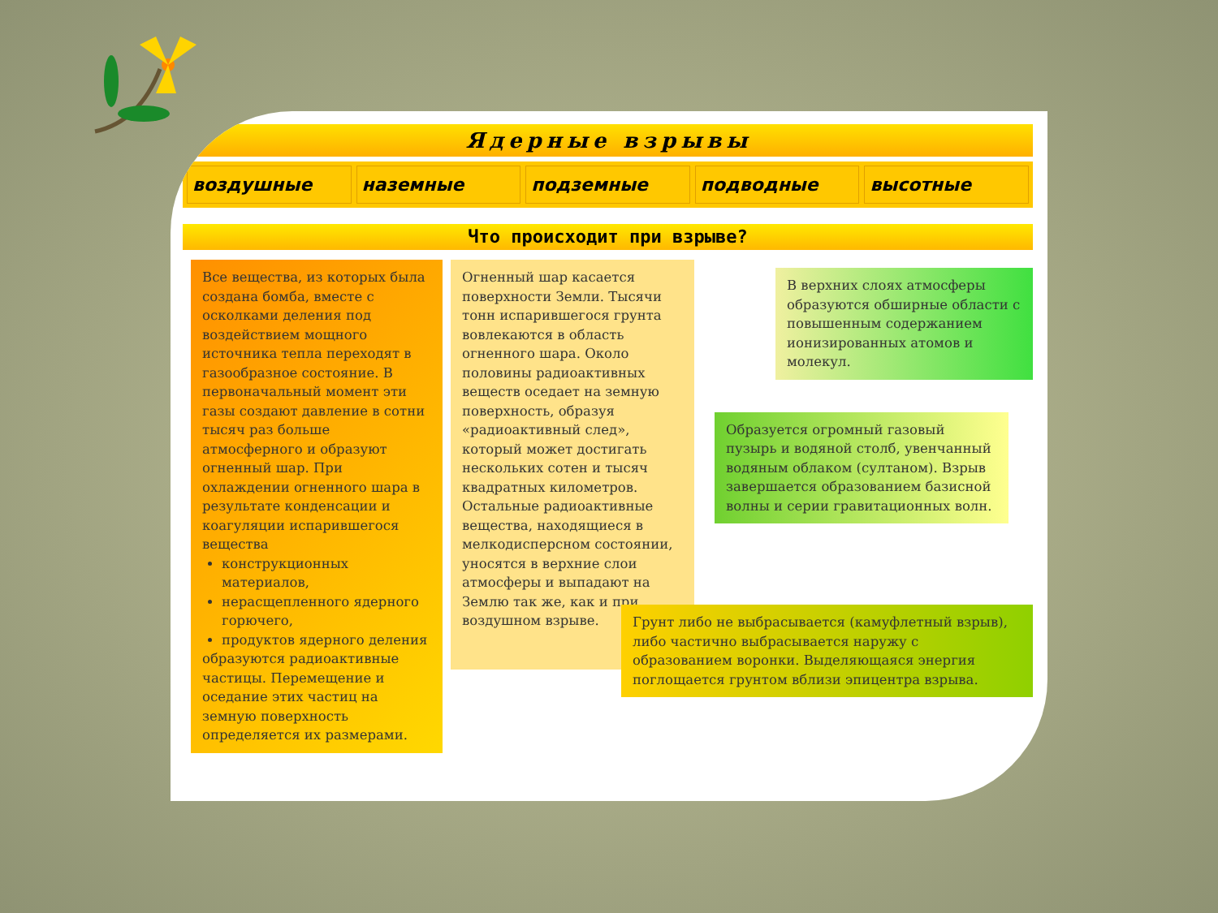Ядерные взрывы
воздушные наземные подземные подводные высотные
Что происходит при взрыве?
Все вещества, из которых была создана бомба, вместе с осколками деления под воздействием мощного источника тепла переходят в газообразное состояние. В первоначальный момент эти газы создают давление в сотни тысяч раз больше атмосферного и образуют огненный шар. При охлаждении огненного шара в результате конденсации и коагуляции испарившегося вещества
конструкционных материалов,
нерасщепленного ядерного горючего,
продуктов ядерного деления
образуются радиоактивные частицы. Перемещение и оседание этих частиц на земную поверхность определяется их размерами.
Огненный шар касается поверхности Земли. Тысячи тонн испарившегося грунта вовлекаются в область огненного шара. Около половины радиоактивных веществ оседает на земную поверхность, образуя «радиоактивный след», который может достигать нескольких сотен и тысяч квадратных километров. Остальные радиоактивные вещества, находящиеся в мелкодисперсном состоянии, уносятся в верхние слои атмосферы и выпадают на Землю так же, как и при воздушном взрыве.
В верхних слоях атмосферы образуются обширные области с повышенным содержанием ионизированных атомов и молекул.
Образуется огромный газовый пузырь и водяной столб, увенчанный водяным облаком (султаном). Взрыв завершается образованием базисной волны и серии гравитационных волн.
Грунт либо не выбрасывается (камуфлетный взрыв), либо частично выбрасывается наружу с образованием воронки. Выделяющаяся энергия поглощается грунтом вблизи эпицентра взрыва.